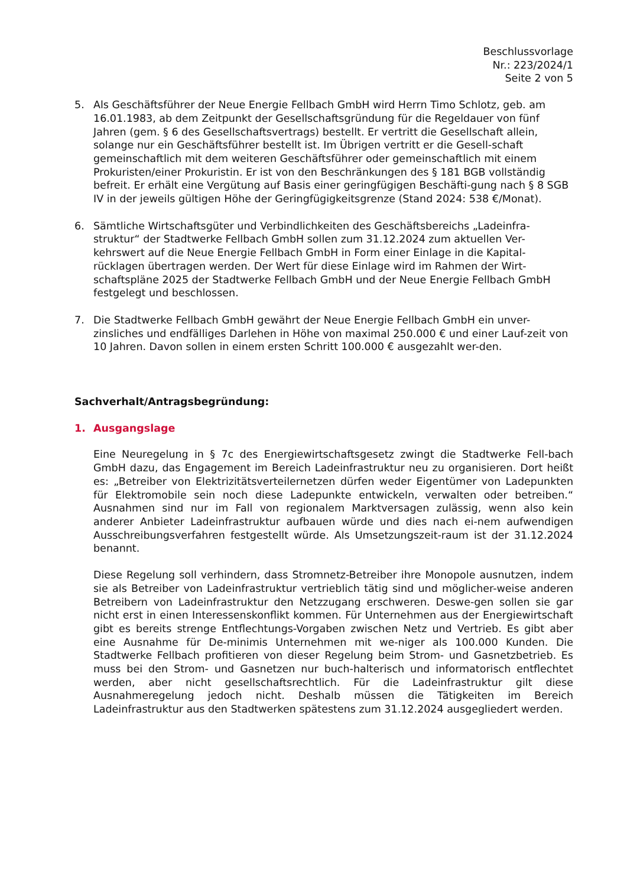Beschlussvorlage
Nr.: 223/2024/1
Seite 2 von 5
5. Als Geschäftsführer der Neue Energie Fellbach GmbH wird Herrn Timo Schlotz, geb. am 16.01.1983, ab dem Zeitpunkt der Gesellschaftsgründung für die Regeldauer von fünf Jahren (gem. § 6 des Gesellschaftsvertrags) bestellt. Er vertritt die Gesellschaft allein, solange nur ein Geschäftsführer bestellt ist. Im Übrigen vertritt er die Gesell-schaft gemeinschaftlich mit dem weiteren Geschäftsführer oder gemeinschaftlich mit einem Prokuristen/einer Prokuristin. Er ist von den Beschränkungen des § 181 BGB vollständig befreit. Er erhält eine Vergütung auf Basis einer geringfügigen Beschäfti-gung nach § 8 SGB IV in der jeweils gültigen Höhe der Geringfügigkeitsgrenze (Stand 2024: 538 €/Monat).
6. Sämtliche Wirtschaftsgüter und Verbindlichkeiten des Geschäftsbereichs „Ladeinfra-struktur“ der Stadtwerke Fellbach GmbH sollen zum 31.12.2024 zum aktuellen Ver-kehrswert auf die Neue Energie Fellbach GmbH in Form einer Einlage in die Kapital-rücklagen übertragen werden. Der Wert für diese Einlage wird im Rahmen der Wirt-schaftspläne 2025 der Stadtwerke Fellbach GmbH und der Neue Energie Fellbach GmbH festgelegt und beschlossen.
7. Die Stadtwerke Fellbach GmbH gewährt der Neue Energie Fellbach GmbH ein unver-zinsliches und endfälliges Darlehen in Höhe von maximal 250.000 € und einer Lauf-zeit von 10 Jahren. Davon sollen in einem ersten Schritt 100.000 € ausgezahlt wer-den.
Sachverhalt/Antragsbegründung:
1. Ausgangslage
Eine Neuregelung in § 7c des Energiewirtschaftsgesetz zwingt die Stadtwerke Fell-bach GmbH dazu, das Engagement im Bereich Ladeinfrastruktur neu zu organisieren. Dort heißt es: „Betreiber von Elektrizitätsverteilernetzen dürfen weder Eigentümer von Ladepunkten für Elektromobile sein noch diese Ladepunkte entwickeln, verwalten oder betreiben.“ Ausnahmen sind nur im Fall von regionalem Marktversagen zulässig, wenn also kein anderer Anbieter Ladeinfrastruktur aufbauen würde und dies nach ei-nem aufwendigen Ausschreibungsverfahren festgestellt würde. Als Umsetzungszeit-raum ist der 31.12.2024 benannt.
Diese Regelung soll verhindern, dass Stromnetz-Betreiber ihre Monopole ausnutzen, indem sie als Betreiber von Ladeinfrastruktur vertrieblich tätig sind und möglicher-weise anderen Betreibern von Ladeinfrastruktur den Netzzugang erschweren. Deswe-gen sollen sie gar nicht erst in einen Interessenskonflikt kommen. Für Unternehmen aus der Energiewirtschaft gibt es bereits strenge Entflechtungs-Vorgaben zwischen Netz und Vertrieb. Es gibt aber eine Ausnahme für De-minimis Unternehmen mit we-niger als 100.000 Kunden. Die Stadtwerke Fellbach profitieren von dieser Regelung beim Strom- und Gasnetzbetrieb. Es muss bei den Strom- und Gasnetzen nur buch-halterisch und informatorisch entflechtet werden, aber nicht gesellschaftsrechtlich. Für die Ladeinfrastruktur gilt diese Ausnahmeregelung jedoch nicht. Deshalb müssen die Tätigkeiten im Bereich Ladeinfrastruktur aus den Stadtwerken spätestens zum 31.12.2024 ausgegliedert werden.